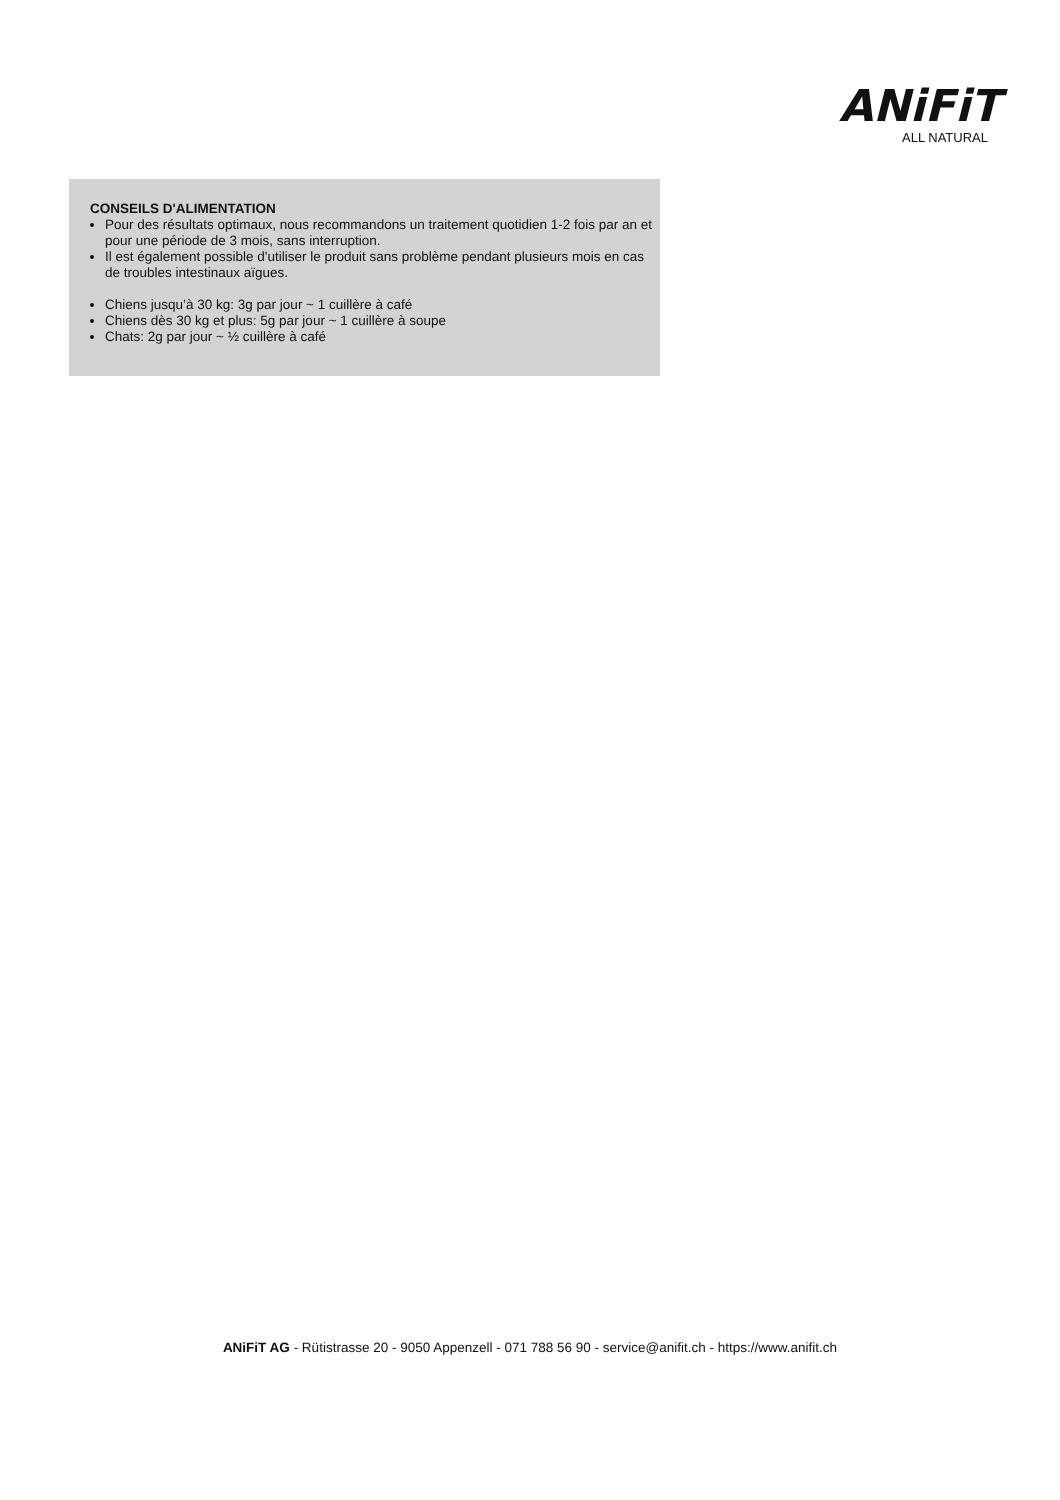ANiFiT
ALL NATURAL
CONSEILS D'ALIMENTATION
Pour des résultats optimaux, nous recommandons un traitement quotidien 1-2 fois par an et pour une période de 3 mois, sans interruption.
Il est également possible d'utiliser le produit sans problème pendant plusieurs mois en cas de troubles intestinaux aïgues.
Chiens jusqu’à 30 kg: 3g par jour ~ 1 cuillère à café
Chiens dès 30 kg et plus: 5g par jour ~ 1 cuillère à soupe
Chats: 2g par jour ~ ½ cuillère à café
ANiFiT AG - Rütistrasse 20 - 9050 Appenzell - 071 788 56 90 - service@anifit.ch - https://www.anifit.ch